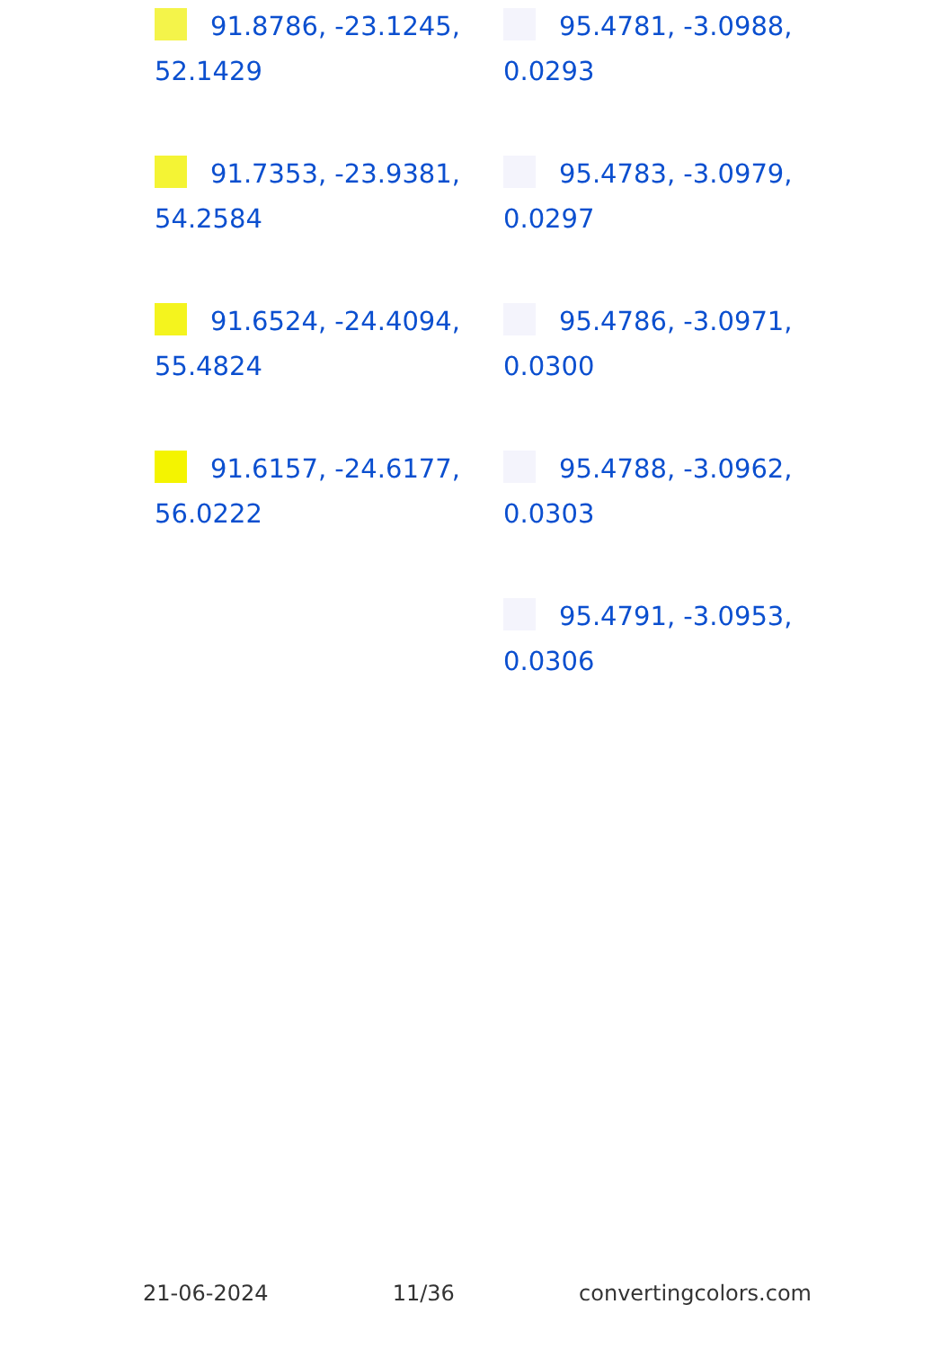91.8786, -23.1245, 52.1429
91.7353, -23.9381, 54.2584
91.6524, -24.4094, 55.4824
91.6157, -24.6177, 56.0222
95.4781, -3.0988, 0.0293
95.4783, -3.0979, 0.0297
95.4786, -3.0971, 0.0300
95.4788, -3.0962, 0.0303
95.4791, -3.0953, 0.0306
21-06-2024 11/36 convertingcolors.com